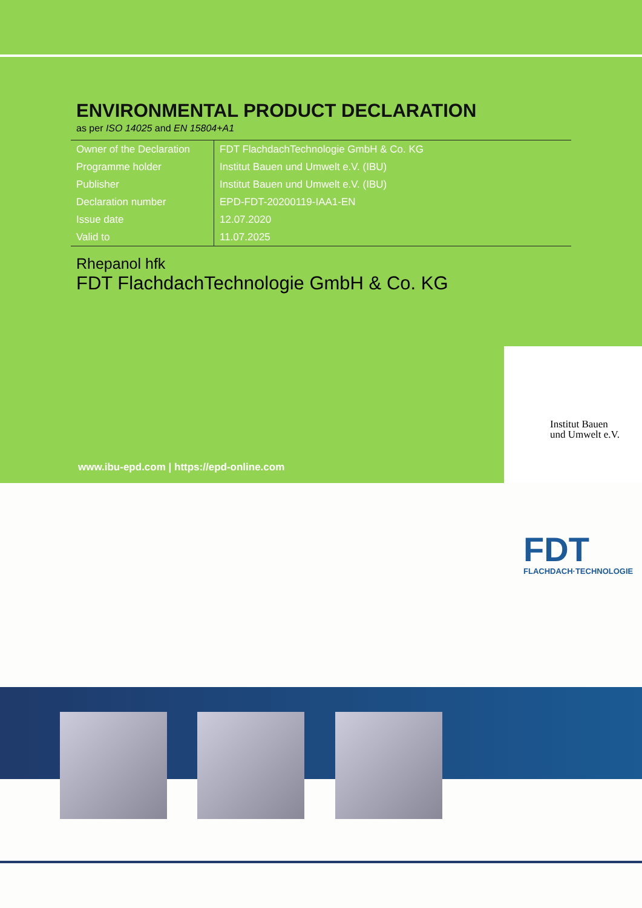ENVIRONMENTAL PRODUCT DECLARATION
as per ISO 14025 and EN 15804+A1
| Owner of the Declaration | FDT FlachdachTechnologie GmbH & Co. KG |
| Programme holder | Institut Bauen und Umwelt e.V. (IBU) |
| Publisher | Institut Bauen und Umwelt e.V. (IBU) |
| Declaration number | EPD-FDT-20200119-IAA1-EN |
| Issue date | 12.07.2020 |
| Valid to | 11.07.2025 |
Rhepanol hfk
FDT FlachdachTechnologie GmbH & Co. KG
www.ibu-epd.com | https://epd-online.com
Institut Bauen
und Umwelt e.V.
FDT
FLACHDACH·TECHNOLOGIE